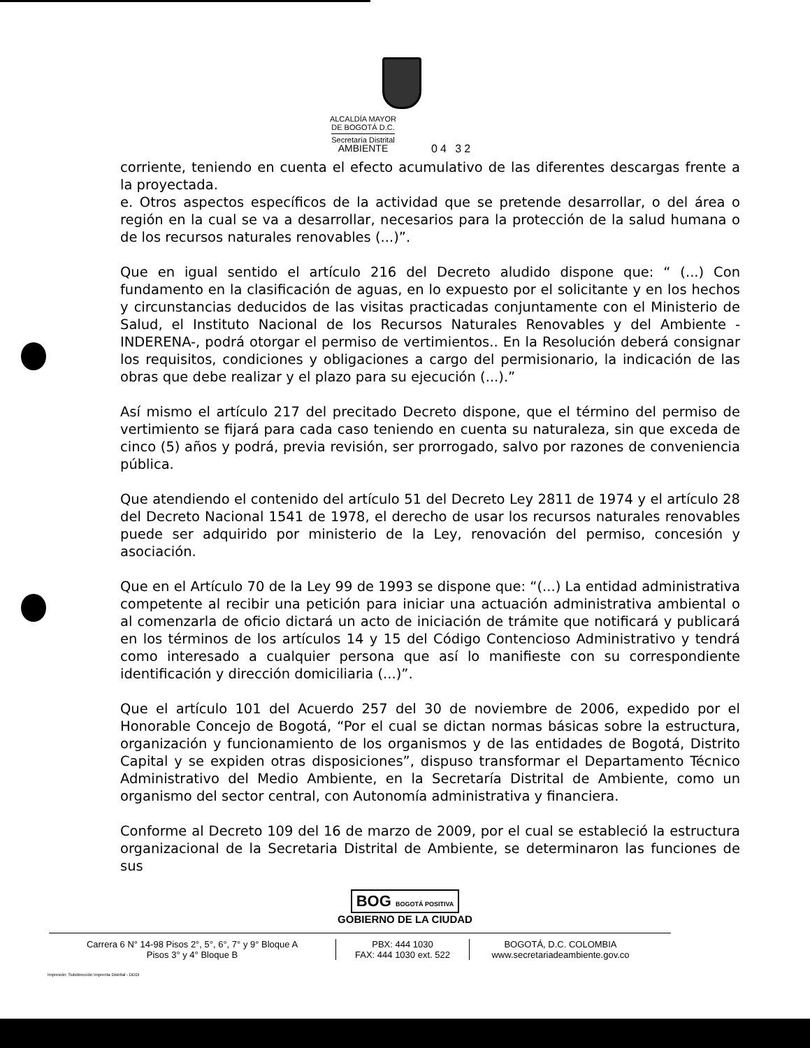ALCALDÍA MAYOR
DE BOGOTÁ D.C.
Secretaría Distrital
AMBIENTE
04 32
corriente, teniendo en cuenta el efecto acumulativo de las diferentes descargas frente a la proyectada.
e. Otros aspectos específicos de la actividad que se pretende desarrollar, o del área o región en la cual se va a desarrollar, necesarios para la protección de la salud humana o de los recursos naturales renovables (...)”.
Que en igual sentido el artículo 216 del Decreto aludido dispone que: “ (...) Con fundamento en la clasificación de aguas, en lo expuesto por el solicitante y en los hechos y circunstancias deducidos de las visitas practicadas conjuntamente con el Ministerio de Salud, el Instituto Nacional de los Recursos Naturales Renovables y del Ambiente - INDERENA-, podrá otorgar el permiso de vertimientos.. En la Resolución deberá consignar los requisitos, condiciones y obligaciones a cargo del permisionario, la indicación de las obras que debe realizar y el plazo para su ejecución (...).”
Así mismo el artículo 217 del precitado Decreto dispone, que el término del permiso de vertimiento se fijará para cada caso teniendo en cuenta su naturaleza, sin que exceda de cinco (5) años y podrá, previa revisión, ser prorrogado, salvo por razones de conveniencia pública.
Que atendiendo el contenido del artículo 51 del Decreto Ley 2811 de 1974 y el artículo 28 del Decreto Nacional 1541 de 1978, el derecho de usar los recursos naturales renovables puede ser adquirido por ministerio de la Ley, renovación del permiso, concesión y asociación.
Que en el Artículo 70 de la Ley 99 de 1993 se dispone que: “(...) La entidad administrativa competente al recibir una petición para iniciar una actuación administrativa ambiental o al comenzarla de oficio dictará un acto de iniciación de trámite que notificará y publicará en los términos de los artículos 14 y 15 del Código Contencioso Administrativo y tendrá como interesado a cualquier persona que así lo manifieste con su correspondiente identificación y dirección domiciliaria (...)”.
Que el artículo 101 del Acuerdo 257 del 30 de noviembre de 2006, expedido por el Honorable Concejo de Bogotá, “Por el cual se dictan normas básicas sobre la estructura, organización y funcionamiento de los organismos y de las entidades de Bogotá, Distrito Capital y se expiden otras disposiciones”, dispuso transformar el Departamento Técnico Administrativo del Medio Ambiente, en la Secretaría Distrital de Ambiente, como un organismo del sector central, con Autonomía administrativa y financiera.
Conforme al Decreto 109 del 16 de marzo de 2009, por el cual se estableció la estructura organizacional de la Secretaria Distrital de Ambiente, se determinaron las funciones de sus
BOG BOGOTÁ POSITIVA
GOBIERNO DE LA CIUDAD
Carrera 6 N° 14-98 Pisos 2°, 5°, 6°, 7° y 9° Bloque A
Pisos 3° y 4° Bloque B
PBX: 444 1030
FAX: 444 1030 ext. 522
BOGOTÁ, D.C. COLOMBIA
www.secretariadeambiente.gov.co
Impresión: Subdirección Imprenta Distrital - DDDI